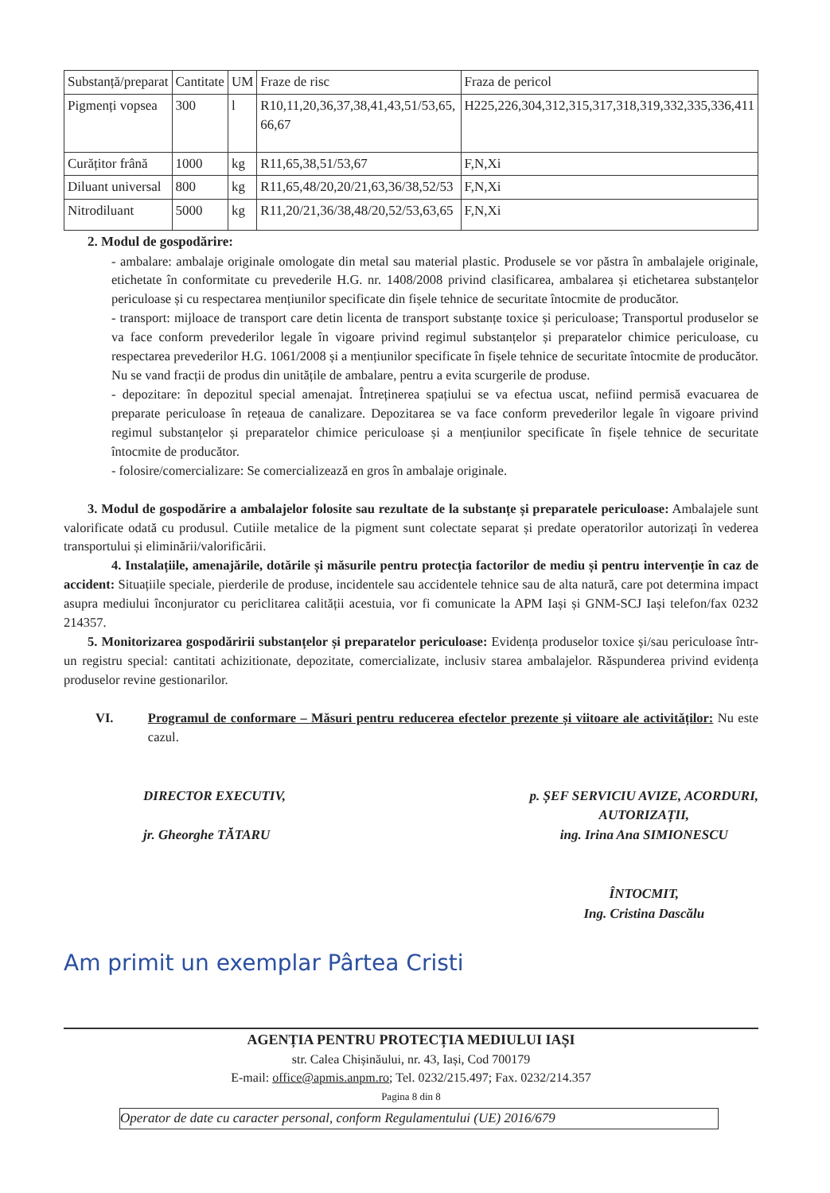| Substanță/preparat | Cantitate | UM | Fraze de risc | Fraza de pericol |
| Pigmenți vopsea | 300 | l | R10,11,20,36,37,38,41,43,51/53,65, 66,67 | H225,226,304,312,315,317,318,319,332,335,336,411 |
| Curățitor frână | 1000 | kg | R11,65,38,51/53,67 | F,N,Xi |
| Diluant universal | 800 | kg | R11,65,48/20,20/21,63,36/38,52/53 | F,N,Xi |
| Nitrodiluant | 5000 | kg | R11,20/21,36/38,48/20,52/53,63,65 | F,N,Xi |
2. Modul de gospodărire:
- ambalare: ambalaje originale omologate din metal sau material plastic. Produsele se vor păstra în ambalajele originale, etichetate în conformitate cu prevederile H.G. nr. 1408/2008 privind clasificarea, ambalarea și etichetarea substanțelor periculoase și cu respectarea mențiunilor specificate din fișele tehnice de securitate întocmite de producător.
- transport: mijloace de transport care detin licenta de transport substanțe toxice și periculoase; Transportul produselor se va face conform prevederilor legale în vigoare privind regimul substanțelor și preparatelor chimice periculoase, cu respectarea prevederilor H.G. 1061/2008 și a mențiunilor specificate în fișele tehnice de securitate întocmite de producător.
Nu se vand fracții de produs din unitățile de ambalare, pentru a evita scurgerile de produse.
- depozitare: în depozitul special amenajat. Întreținerea spațiului se va efectua uscat, nefiind permisă evacuarea de preparate periculoase în rețeaua de canalizare. Depozitarea se va face conform prevederilor legale în vigoare privind regimul substanțelor și preparatelor chimice periculoase și a mențiunilor specificate în fișele tehnice de securitate întocmite de producător.
- folosire/comercializare: Se comercializează en gros în ambalaje originale.
3. Modul de gospodărire a ambalajelor folosite sau rezultate de la substanțe și preparatele periculoase: Ambalajele sunt valorificate odată cu produsul. Cutiile metalice de la pigment sunt colectate separat și predate operatorilor autorizați în vederea transportului și eliminării/valorificării.
4. Instalațiile, amenajările, dotările și măsurile pentru protecția factorilor de mediu și pentru intervenție în caz de accident: Situațiile speciale, pierderile de produse, incidentele sau accidentele tehnice sau de alta natură, care pot determina impact asupra mediului înconjurator cu periclitarea calității acestuia, vor fi comunicate la APM Iași și GNM-SCJ Iași telefon/fax 0232 214357.
5. Monitorizarea gospodăririi substanțelor și preparatelor periculoase: Evidența produselor toxice și/sau periculoase într-un registru special: cantitati achizitionate, depozitate, comercializate, inclusiv starea ambalajelor. Răspunderea privind evidența produselor revine gestionarilor.
VI. Programul de conformare – Măsuri pentru reducerea efectelor prezente și viitoare ale activităților: Nu este cazul.
DIRECTOR EXECUTIV,
jr. Gheorghe TĂTARU
p. ȘEF SERVICIU AVIZE, ACORDURI,
AUTORIZAȚII,
ing. Irina Ana SIMIONESCU
ÎNTOCMIT,
Ing. Cristina Dascălu
Am primit un exemplar Pârtea Cristi
AGENȚIA PENTRU PROTECȚIA MEDIULUI IAȘI
str. Calea Chișinăului, nr. 43, Iași, Cod 700179
E-mail: office@apmis.anpm.ro; Tel. 0232/215.497; Fax. 0232/214.357
Pagina 8 din 8
Operator de date cu caracter personal, conform Regulamentului (UE) 2016/679